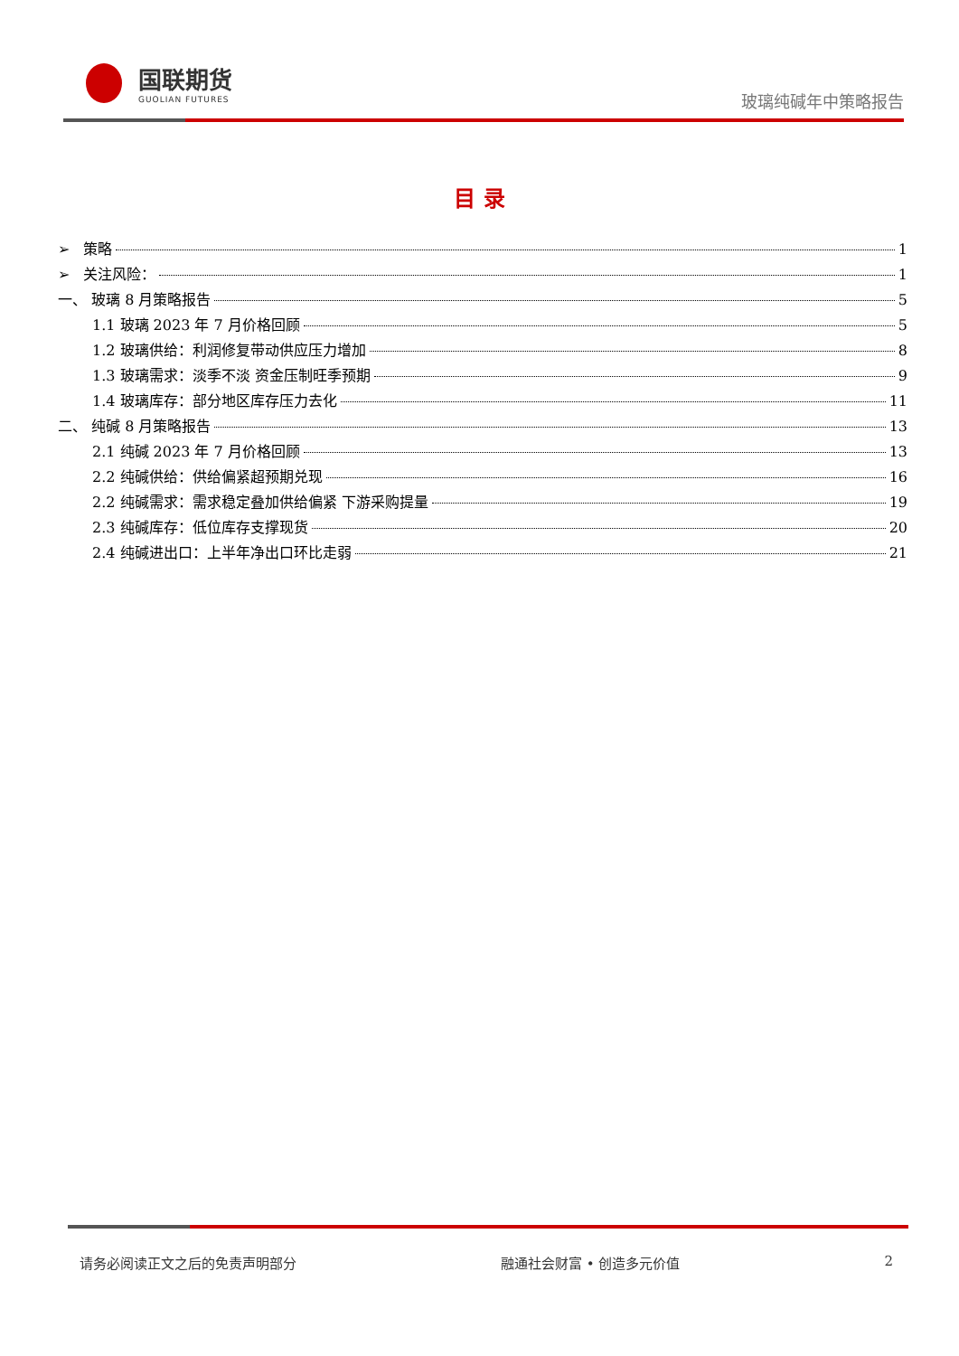国联期货
GUOLIAN FUTURES
玻璃纯碱年中策略报告
目 录
➢ 策略 1
➢ 关注风险： 1
一、 玻璃 8 月策略报告 5
1.1 玻璃 2023 年 7 月价格回顾 5
1.2 玻璃供给：利润修复带动供应压力增加 8
1.3 玻璃需求：淡季不淡 资金压制旺季预期 9
1.4 玻璃库存：部分地区库存压力去化 11
二、 纯碱 8 月策略报告 13
2.1 纯碱 2023 年 7 月价格回顾 13
2.2 纯碱供给：供给偏紧超预期兑现 16
2.2 纯碱需求：需求稳定叠加供给偏紧 下游采购提量 19
2.3 纯碱库存：低位库存支撑现货 20
2.4 纯碱进出口：上半年净出口环比走弱 21
请务必阅读正文之后的免责声明部分 融通社会财富 • 创造多元价值 2